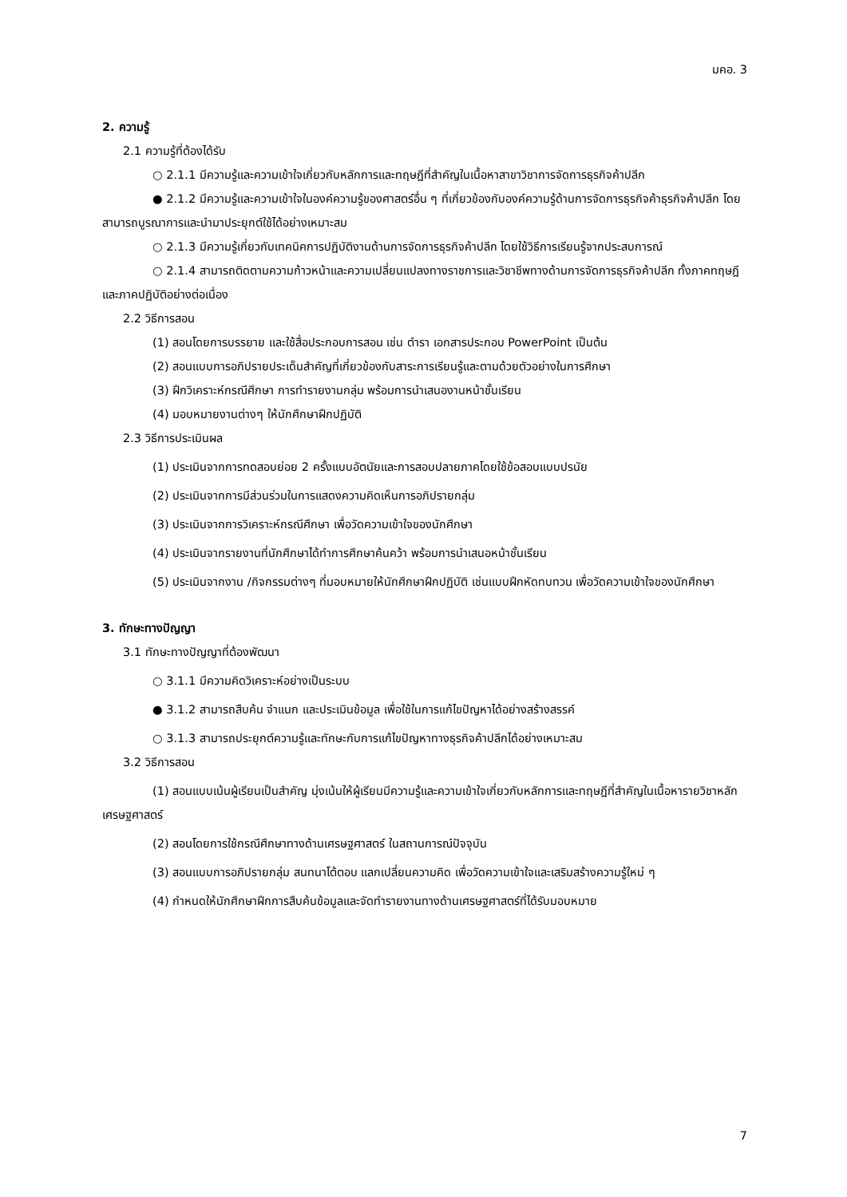มคอ. 3
2. ความรู้
2.1 ความรู้ที่ต้องได้รับ
○ 2.1.1 มีความรู้และความเข้าใจเกี่ยวกับหลักการและทฤษฎีที่สำคัญในเนื้อหาสาขาวิชาการจัดการธุรกิจค้าปลีก
● 2.1.2 มีความรู้และความเข้าใจในองค์ความรู้ของศาสตร์อื่น ๆ ที่เกี่ยวข้องกับองค์ความรู้ด้านการจัดการธุรกิจค้าธุรกิจค้าปลีก โดยสามารถบูรณาการและนำมาประยุกต์ใช้ได้อย่างเหมาะสม
○ 2.1.3 มีความรู้เกี่ยวกับเทคนิคการปฏิบัติงานด้านการจัดการธุรกิจค้าปลีก โดยใช้วิธีการเรียนรู้จากประสบการณ์
○ 2.1.4 สามารถติดตามความก้าวหน้าและความเปลี่ยนแปลงทางราชการและวิชาชีพทางด้านการจัดการธุรกิจค้าปลีก ทั้งภาคทฤษฎีและภาคปฏิบัติอย่างต่อเนื่อง
2.2 วิธีการสอน
(1) สอนโดยการบรรยาย และใช้สื่อประกอบการสอน เช่น ตำรา เอกสารประกอบ PowerPoint เป็นต้น
(2) สอนแบบการอภิปรายประเด็นสำคัญที่เกี่ยวข้องกับสาระการเรียนรู้และตามด้วยตัวอย่างในการศึกษา
(3) ฝึกวิเคราะห์กรณีศึกษา การทำรายงานกลุ่ม พร้อมการนำเสนองานหน้าชั้นเรียน
(4) มอบหมายงานต่างๆ ให้นักศึกษาฝึกปฏิบัติ
2.3 วิธีการประเมินผล
(1) ประเมินจากการทดสอบย่อย 2 ครั้งแบบอัตนัยและการสอบปลายภาคโดยใช้ข้อสอบแบบปรนัย
(2) ประเมินจากการมีส่วนร่วมในการแสดงความคิดเห็นการอภิปรายกลุ่ม
(3) ประเมินจากการวิเคราะห์กรณีศึกษา เพื่อวัดความเข้าใจของนักศึกษา
(4) ประเมินจากรายงานที่นักศึกษาได้ทำการศึกษาค้นคว้า พร้อมการนำเสนอหน้าชั้นเรียน
(5) ประเมินจากงาน /กิจกรรมต่างๆ ที่มอบหมายให้นักศึกษาฝึกปฏิบัติ เช่นแบบฝึกหัดทบทวน เพื่อวัดความเข้าใจของนักศึกษา
3. ทักษะทางปัญญา
3.1 ทักษะทางปัญญาที่ต้องพัฒนา
○ 3.1.1 มีความคิดวิเคราะห์อย่างเป็นระบบ
● 3.1.2 สามารถสืบค้น จำแนก และประเมินข้อมูล เพื่อใช้ในการแก้ไขปัญหาได้อย่างสร้างสรรค์
○ 3.1.3 สามารถประยุกต์ความรู้และทักษะกับการแก้ไขปัญหาทางธุรกิจค้าปลีกได้อย่างเหมาะสม
3.2 วิธีการสอน
(1) สอนแบบเน้นผู้เรียนเป็นสำคัญ มุ่งเน้นให้ผู้เรียนมีความรู้และความเข้าใจเกี่ยวกับหลักการและทฤษฎีที่สำคัญในเนื้อหารายวิชาหลักเศรษฐศาสตร์
(2) สอนโดยการใช้กรณีศึกษาทางด้านเศรษฐศาสตร์ ในสถานการณ์ปัจจุบัน
(3) สอนแบบการอภิปรายกลุ่ม สนทนาโต้ตอบ แลกเปลี่ยนความคิด เพื่อวัดความเข้าใจและเสริมสร้างความรู้ใหม่ ๆ
(4) กำหนดให้นักศึกษาฝึกการสืบค้นข้อมูลและจัดทำรายงานทางด้านเศรษฐศาสตร์ที่ได้รับมอบหมาย
7